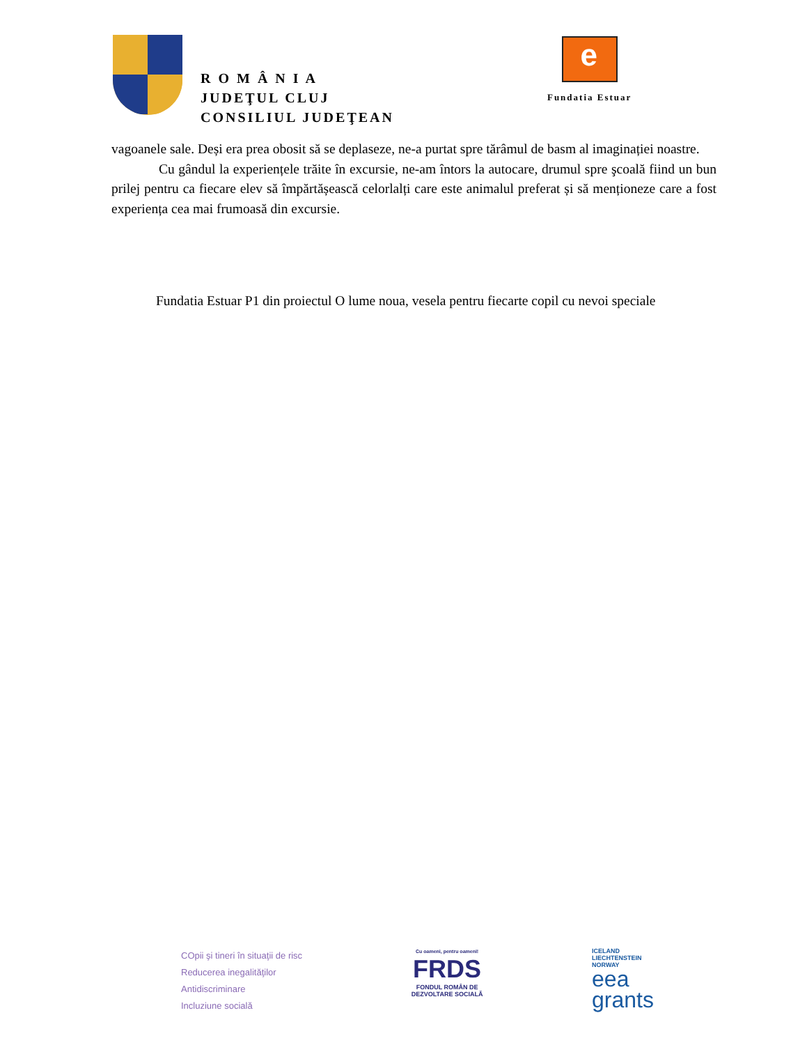R O M Â N I A
JUDEŢUL CLUJ
CONSILIUL JUDEŢEAN
e
Fundatia Estuar
vagoanele sale. Deși era prea obosit să se deplaseze, ne-a purtat spre tărâmul de basm al imaginației noastre.
Cu gândul la experiențele trăite în excursie, ne-am întors la autocare, drumul spre şcoală fiind un bun prilej pentru ca fiecare elev să împărtășească celorlalți care este animalul preferat și să menționeze care a fost experiența cea mai frumoasă din excursie.
Fundatia Estuar P1 din proiectul O lume noua, vesela pentru fiecarte copil cu nevoi speciale
COpii şi tineri în situaţii de risc
Reducerea inegalităţilor
Antidiscriminare
Incluziune socială
Cu oameni, pentru oameni!
FRDS
FONDUL ROMÂN DE
DEZVOLTARE SOCIALĂ
ICELAND
LIECHTENSTEIN
NORWAY
eea
grants